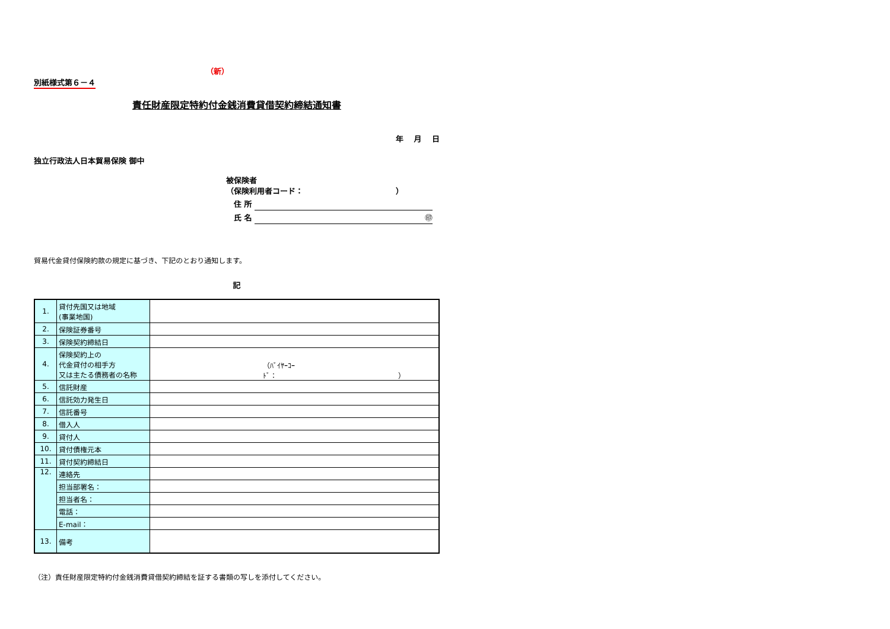（新）
別紙様式第６－４
責任財産限定特約付金銭消費貸借契約締結通知書
年　 月　 日
独立行政法人日本貿易保険 御中
被保険者
（保険利用者コード：　　　　　　　　　　　　）
　住 所
　氏 名 ㊞
貿易代金貸付保険約款の規定に基づき、下記のとおり通知します。
記
| 1. | 貸付先国又は地域 (事業地国) | |
| 2. | 保険証券番号 | |
| 3. | 保険契約締結日 | |
| 4. | 保険契約上の 代金貸付の相手方 又は主たる債務者の名称 | （ﾊﾞｲﾔｰｺｰﾄﾞ： ） |
| 5. | 信託財産 | |
| 6. | 信託効力発生日 | |
| 7. | 信託番号 | |
| 8. | 借入人 | |
| 9. | 貸付人 | |
| 10. | 貸付債権元本 | |
| 11. | 貸付契約締結日 | |
| 12. | 連絡先 | |
| | 担当部署名： | |
| | 担当者名： | |
| | 電話： | |
| | E-mail： | |
| 13. | 備考 | |
（注）責任財産限定特約付金銭消費貸借契約締結を証する書類の写しを添付してください。